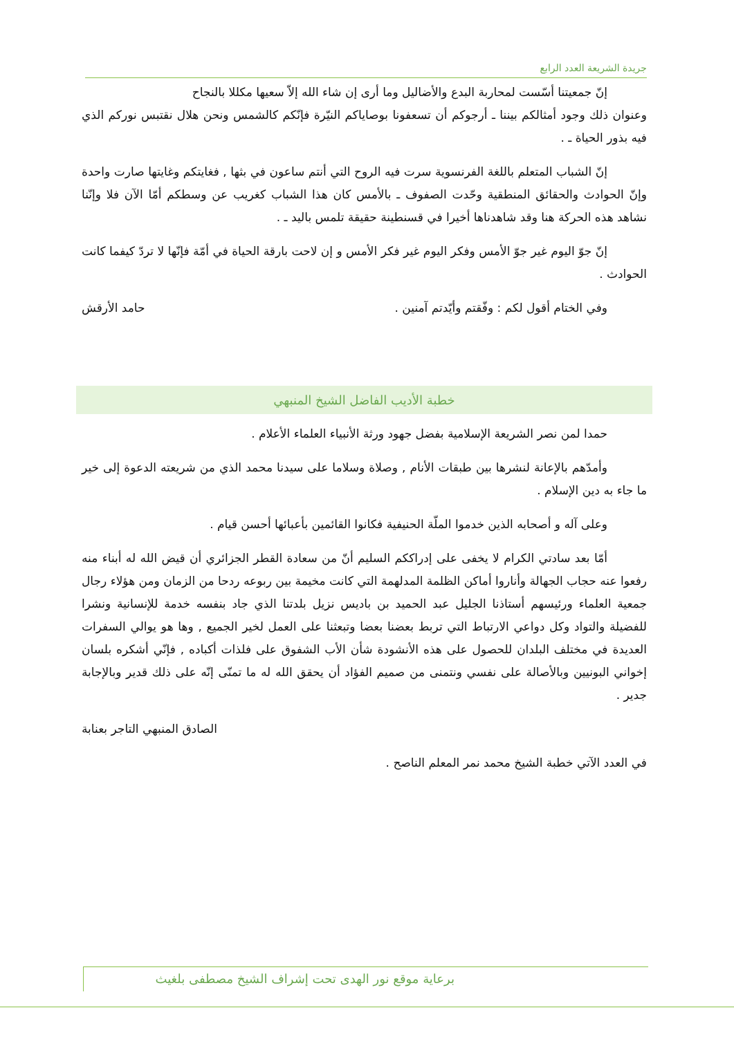جريدة الشريعة العدد الرابع
إنّ جمعيتنا أسّست لمحاربة البدع والأضاليل وما أرى إن شاء الله إلاّ سعيها مكللا بالنجاح
وعنوان ذلك وجود أمثالكم بيننا ـ أرجوكم أن تسعفونا بوصاياكم النيّرة فإنّكم كالشمس ونحن هلال نقتبس نوركم الذي فيه بذور الحياة ـ .
إنّ الشباب المتعلم باللغة الفرنسوية سرت فيه الروح التي أنتم ساعون في بثها , فغايتكم وغايتها صارت واحدة وإنّ الحوادث والحقائق المنطقية وحّدت الصفوف ـ بالأمس كان هذا الشباب كغريب عن وسطكم أمّا الآن فلا وإنّنا نشاهد هذه الحركة هنا وقد شاهدناها أخيرا في قسنطينة حقيقة تلمس باليد ـ .
إنّ جوّ اليوم غير جوّ الأمس وفكر اليوم غير فكر الأمس و إن لاحت بارقة الحياة في أمّة فإنّها لا تردّ كيفما كانت الحوادث .
وفي الختام أقول لكم : وفّقتم وأيّدتم آمنين .
حامد الأرقش
خطبة الأديب الفاضل الشيخ المنبهي
حمدا لمن نصر الشريعة الإسلامية بفضل جهود ورثة الأنبياء العلماء الأعلام .
وأمدّهم بالإعانة لنشرها بين طبقات الأنام , وصلاة وسلاما على سيدنا محمد الذي من شريعته الدعوة إلى خير ما جاء به دين الإسلام .
وعلى آله و أصحابه الذين خدموا الملّة الحنيفية فكانوا القائمين بأعبائها أحسن قيام .
أمّا بعد سادتي الكرام لا يخفى على إدراككم السليم أنّ من سعادة القطر الجزائري أن قيض الله له أبناء منه رفعوا عنه حجاب الجهالة وأناروا أماكن الظلمة المدلهمة التي كانت مخيمة بين ربوعه ردحا من الزمان ومن هؤلاء رجال جمعية العلماء ورئيسهم أستاذنا الجليل عبد الحميد بن باديس نزيل بلدتنا الذي جاد بنفسه خدمة للإنسانية ونشرا للفضيلة والتواد وكل دواعي الارتباط التي تربط بعضنا بعضا وتبعثنا على العمل لخير الجميع , وها هو يوالي السفرات العديدة في مختلف البلدان للحصول على هذه الأنشودة شأن الأب الشفوق على فلذات أكباده , فإنّي أشكره بلسان إخواني البونيين وبالأصالة على نفسي ونتمنى من صميم الفؤاد أن يحقق الله له ما تمنّى إنّه على ذلك قدير وبالإجابة جدير .
الصادق المنبهي التاجر بعنابة
في العدد الآتي خطبة الشيخ محمد نمر المعلم الناصح .
برعاية موقع نور الهدى تحت إشراف الشيخ مصطفى بلغيث